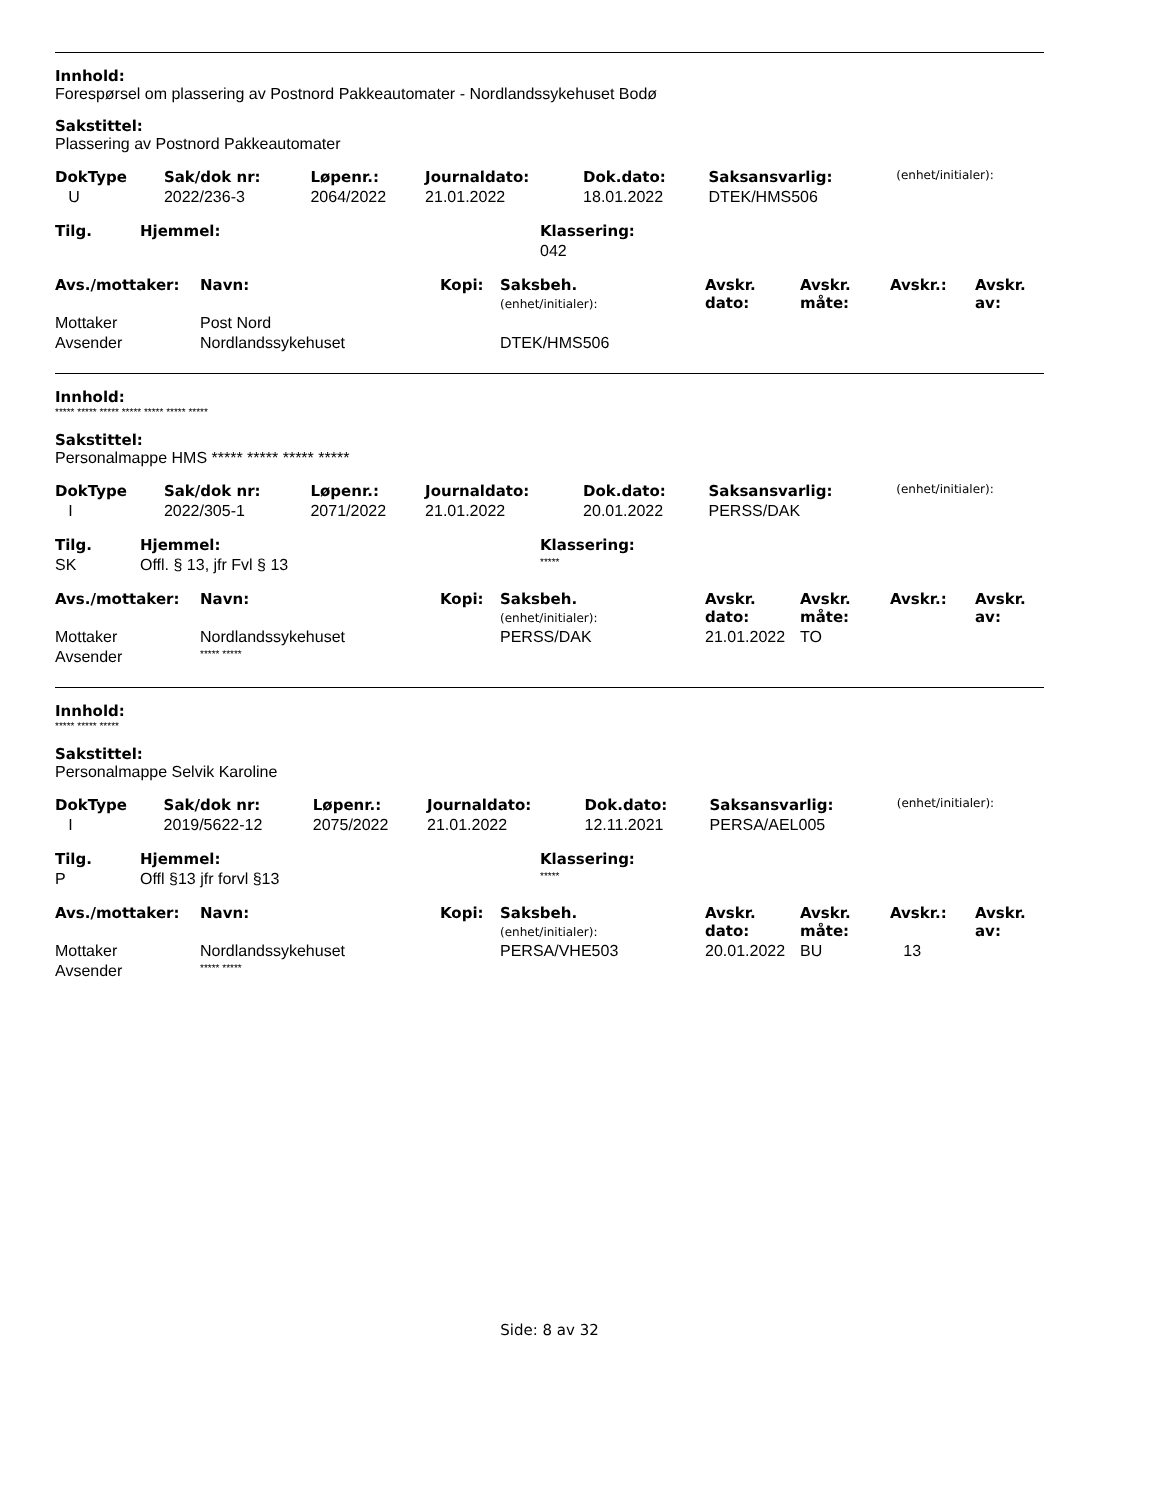Innhold:
Forespørsel om plassering av Postnord Pakkeautomater - Nordlandssykehuset Bodø
Sakstittel:
Plassering av Postnord Pakkeautomater
| DokType | Sak/dok nr: | Løpenr.: | Journaldato: | Dok.dato: | Saksansvarlig: | (enhet/initialer): |
| U | 2022/236-3 | 2064/2022 | 21.01.2022 | 18.01.2022 | DTEK/HMS506 | |
| Tilg. | Hjemmel: | Klassering: |
| | | 042 |
| Avs./mottaker: | Navn: | Kopi: | Saksbeh. (enhet/initialer): | Avskr. dato: | Avskr. måte: | Avskr.: | Avskr. av: |
| Mottaker | Post Nord | | | | | | |
| Avsender | Nordlandssykehuset | | DTEK/HMS506 | | | | |
Innhold:
***** ***** ***** ***** ***** ***** *****
Sakstittel:
Personalmappe HMS ***** ***** ***** *****
| DokType | Sak/dok nr: | Løpenr.: | Journaldato: | Dok.dato: | Saksansvarlig: | (enhet/initialer): |
| I | 2022/305-1 | 2071/2022 | 21.01.2022 | 20.01.2022 | PERSS/DAK | |
| Tilg. | Hjemmel: | Klassering: |
| SK | Offl. § 13, jfr Fvl § 13 | ***** |
| Avs./mottaker: | Navn: | Kopi: | Saksbeh. (enhet/initialer): | Avskr. dato: | Avskr. måte: | Avskr.: | Avskr. av: |
| Mottaker | Nordlandssykehuset | | PERSS/DAK | 21.01.2022 | TO | | |
| Avsender | ***** ***** | | | | | | |
Innhold:
***** ***** *****
Sakstittel:
Personalmappe Selvik Karoline
| DokType | Sak/dok nr: | Løpenr.: | Journaldato: | Dok.dato: | Saksansvarlig: | (enhet/initialer): |
| I | 2019/5622-12 | 2075/2022 | 21.01.2022 | 12.11.2021 | PERSA/AEL005 | |
| Tilg. | Hjemmel: | Klassering: |
| P | Offl §13 jfr forvl §13 | ***** |
| Avs./mottaker: | Navn: | Kopi: | Saksbeh. (enhet/initialer): | Avskr. dato: | Avskr. måte: | Avskr.: | Avskr. av: |
| Mottaker | Nordlandssykehuset | | PERSA/VHE503 | 20.01.2022 | BU | 13 | |
| Avsender | ***** ***** | | | | | | |
Side: 8 av 32